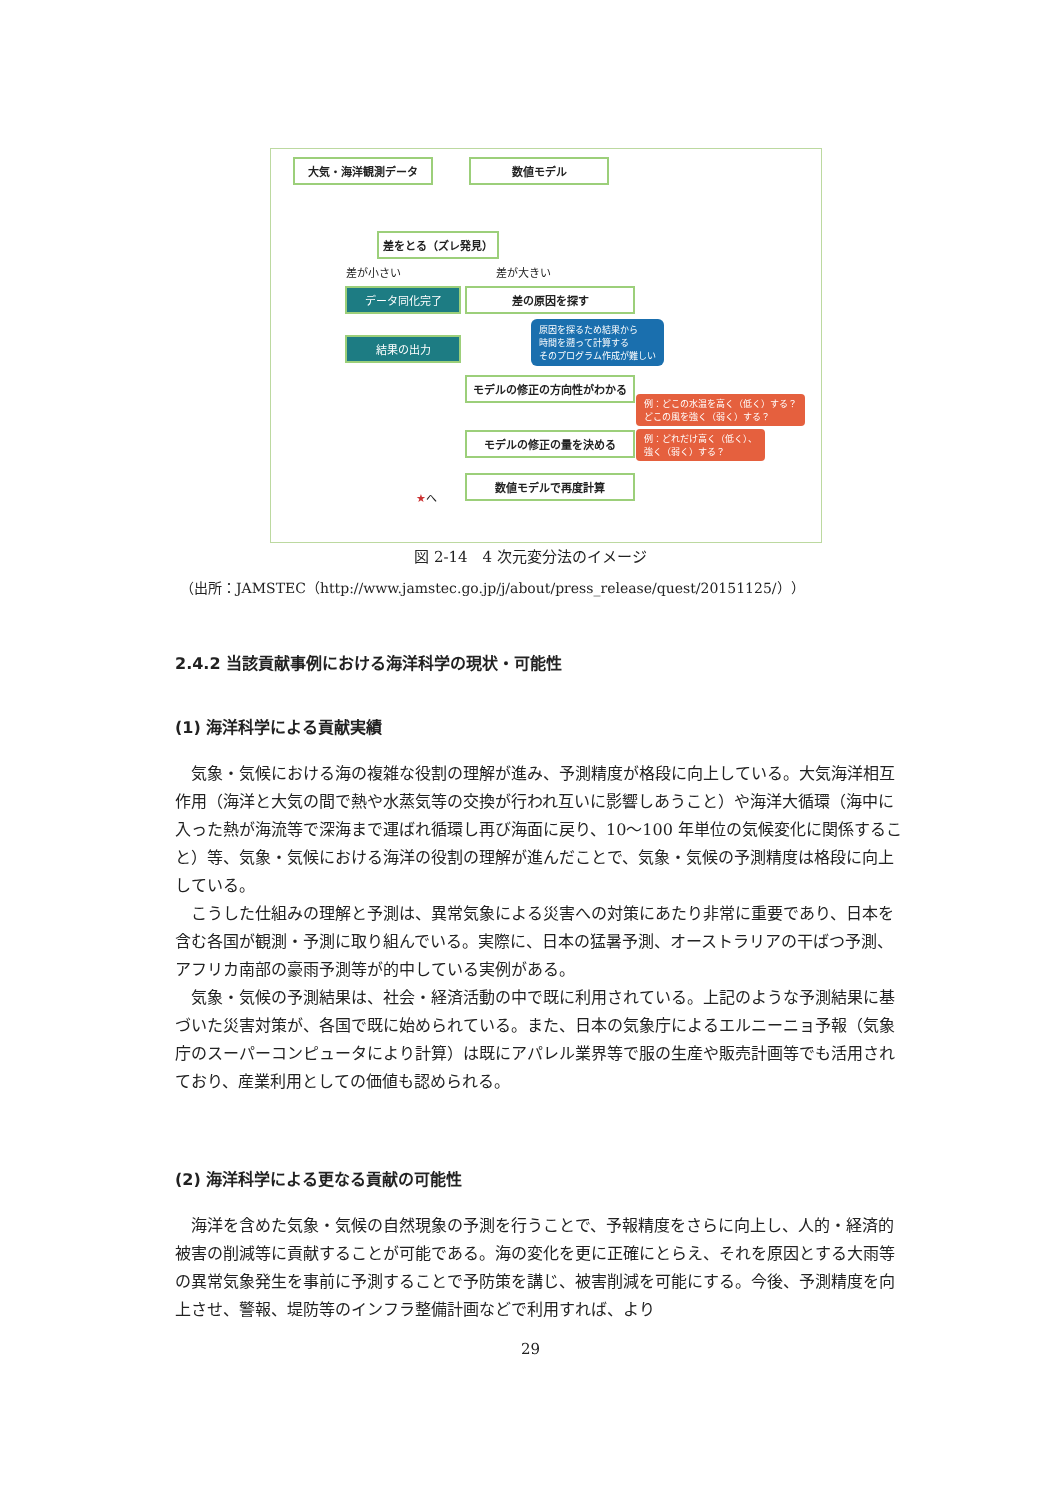大気・海洋観測データ 数値モデル
差をとる（ズレ発見）
差が小さい 差が大きい
データ同化完了 差の原因を探す
結果の出力
原因を探るため結果から
時間を遡って計算する
そのプログラム作成が難しい
モデルの修正の方向性がわかる
例：どこの水温を高く（低く）する？
どこの風を強く（弱く）する？
モデルの修正の量を決める
例：どれだけ高く（低く）、
強く（弱く）する？
数値モデルで再度計算
★へ
図 2-14　4 次元変分法のイメージ
（出所：JAMSTEC（http://www.jamstec.go.jp/j/about/press_release/quest/20151125/））
2.4.2 当該貢献事例における海洋科学の現状・可能性
(1) 海洋科学による貢献実績
気象・気候における海の複雑な役割の理解が進み、予測精度が格段に向上している。大気海洋相互作用（海洋と大気の間で熱や水蒸気等の交換が行われ互いに影響しあうこと）や海洋大循環（海中に入った熱が海流等で深海まで運ばれ循環し再び海面に戻り、10～100 年単位の気候変化に関係すること）等、気象・気候における海洋の役割の理解が進んだことで、気象・気候の予測精度は格段に向上している。
こうした仕組みの理解と予測は、異常気象による災害への対策にあたり非常に重要であり、日本を含む各国が観測・予測に取り組んでいる。実際に、日本の猛暑予測、オーストラリアの干ばつ予測、アフリカ南部の豪雨予測等が的中している実例がある。
気象・気候の予測結果は、社会・経済活動の中で既に利用されている。上記のような予測結果に基づいた災害対策が、各国で既に始められている。また、日本の気象庁によるエルニーニョ予報（気象庁のスーパーコンピュータにより計算）は既にアパレル業界等で服の生産や販売計画等でも活用されており、産業利用としての価値も認められる。
(2) 海洋科学による更なる貢献の可能性
海洋を含めた気象・気候の自然現象の予測を行うことで、予報精度をさらに向上し、人的・経済的被害の削減等に貢献することが可能である。海の変化を更に正確にとらえ、それを原因とする大雨等の異常気象発生を事前に予測することで予防策を講じ、被害削減を可能にする。今後、予測精度を向上させ、警報、堤防等のインフラ整備計画などで利用すれば、より
29